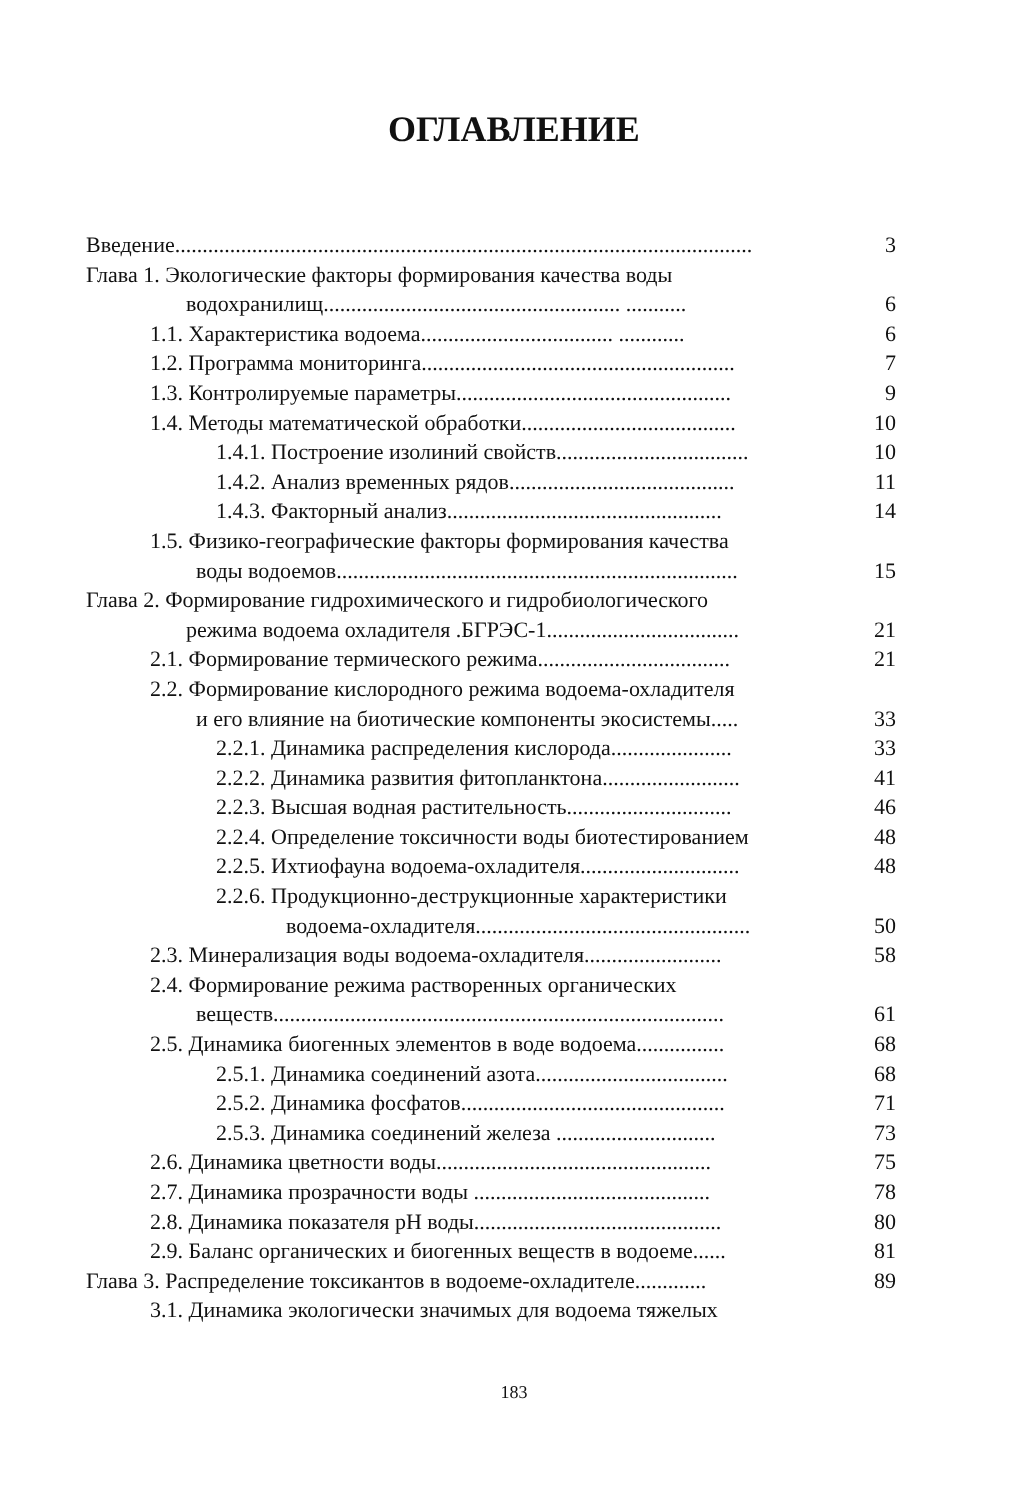ОГЛАВЛЕНИЕ
Введение......................................................................................................... 3
Глава 1. Экологические факторы формирования качества воды
водохранилищ...................................................... ........... 6
1.1. Характеристика водоема................................... ............ 6
1.2. Программа мониторинга......................................................... 7
1.3. Контролируемые параметры.................................................. 9
1.4. Методы математической обработки....................................... 10
1.4.1. Построение изолиний свойств................................... 10
1.4.2. Анализ временных рядов......................................... 11
1.4.3. Факторный анализ.................................................. 14
1.5. Физико-географические факторы формирования качества
воды водоемов......................................................................... 15
Глава 2. Формирование гидрохимического и гидробиологического
режима водоема охладителя .БГРЭС-1................................... 21
2.1. Формирование термического режима................................... 21
2.2. Формирование кислородного режима водоема-охладителя
и его влияние на биотические компоненты экосистемы..... 33
2.2.1. Динамика распределения кислорода...................... 33
2.2.2. Динамика развития фитопланктона......................... 41
2.2.3. Высшая водная растительность.............................. 46
2.2.4. Определение токсичности воды биотестированием 48
2.2.5. Ихтиофауна водоема-охладителя............................. 48
2.2.6. Продукционно-деструкционные характеристики
водоема-охладителя.................................................. 50
2.3. Минерализация воды водоема-охладителя......................... 58
2.4. Формирование режима растворенных органических
веществ.................................................................................. 61
2.5. Динамика биогенных элементов в воде водоема................ 68
2.5.1. Динамика соединений азота................................... 68
2.5.2. Динамика фосфатов................................................ 71
2.5.3. Динамика соединений железа ............................. 73
2.6. Динамика цветности воды.................................................. 75
2.7. Динамика прозрачности воды ........................................... 78
2.8. Динамика показателя рН воды............................................. 80
2.9. Баланс органических и биогенных веществ в водоеме...... 81
Глава 3. Распределение токсикантов в водоеме-охладителе............. 89
3.1. Динамика экологически значимых для водоема тяжелых
183